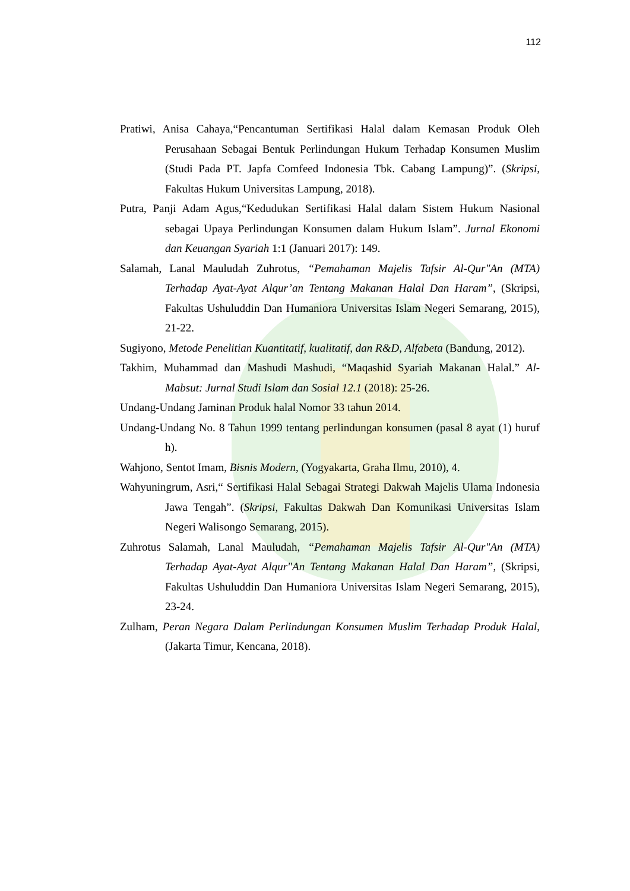112
Pratiwi, Anisa Cahaya,“Pencantuman Sertifikasi Halal dalam Kemasan Produk Oleh Perusahaan Sebagai Bentuk Perlindungan Hukum Terhadap Konsumen Muslim (Studi Pada PT. Japfa Comfeed Indonesia Tbk. Cabang Lampung)”. (Skripsi, Fakultas Hukum Universitas Lampung, 2018).
Putra, Panji Adam Agus,“Kedudukan Sertifikasi Halal dalam Sistem Hukum Nasional sebagai Upaya Perlindungan Konsumen dalam Hukum Islam”. Jurnal Ekonomi dan Keuangan Syariah 1:1 (Januari 2017): 149.
Salamah, Lanal Mauludah Zuhrotus, “Pemahaman Majelis Tafsir Al-Qur"An (MTA) Terhadap Ayat-Ayat Alqur’an Tentang Makanan Halal Dan Haram”, (Skripsi, Fakultas Ushuluddin Dan Humaniora Universitas Islam Negeri Semarang, 2015), 21-22.
Sugiyono, Metode Penelitian Kuantitatif, kualitatif, dan R&D, Alfabeta (Bandung, 2012).
Takhim, Muhammad dan Mashudi Mashudi, “Maqashid Syariah Makanan Halal.” Al-Mabsut: Jurnal Studi Islam dan Sosial 12.1 (2018): 25-26.
Undang-Undang Jaminan Produk halal Nomor 33 tahun 2014.
Undang-Undang No. 8 Tahun 1999 tentang perlindungan konsumen (pasal 8 ayat (1) huruf h).
Wahjono, Sentot Imam, Bisnis Modern, (Yogyakarta, Graha Ilmu, 2010), 4.
Wahyuningrum, Asri,“ Sertifikasi Halal Sebagai Strategi Dakwah Majelis Ulama Indonesia Jawa Tengah”. (Skripsi, Fakultas Dakwah Dan Komunikasi Universitas Islam Negeri Walisongo Semarang, 2015).
Zuhrotus Salamah, Lanal Mauludah, “Pemahaman Majelis Tafsir Al-Qur"An (MTA) Terhadap Ayat-Ayat Alqur"An Tentang Makanan Halal Dan Haram”, (Skripsi, Fakultas Ushuluddin Dan Humaniora Universitas Islam Negeri Semarang, 2015), 23-24.
Zulham, Peran Negara Dalam Perlindungan Konsumen Muslim Terhadap Produk Halal, (Jakarta Timur, Kencana, 2018).